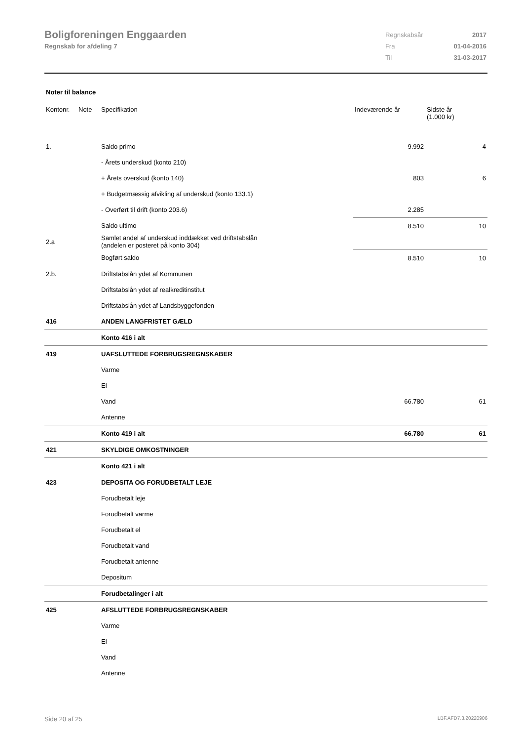Boligforeningen Enggaarden
Regnskab for afdeling 7
| Regnskabsår | 2017 |
| Fra | 01-04-2016 |
| Til | 31-03-2017 |
Noter til balance
| Kontonr. | Note | Specifikation | Indeværende år | Sidste år (1.000 kr) |
| --- | --- | --- | --- | --- |
| 1. | | Saldo primo | 9.992 | 4 |
| | | - Årets underskud (konto 210) | | |
| | | + Årets overskud (konto 140) | 803 | 6 |
| | | + Budgetmæssig afvikling af underskud (konto 133.1) | | |
| | | - Overført til drift (konto 203.6) | 2.285 | |
| | | Saldo ultimo | 8.510 | 10 |
| 2.a | | Samlet andel af underskud inddækket ved driftstabslån (andelen er posteret på konto 304) | | |
| | | Bogført saldo | 8.510 | 10 |
| 2.b. | | Driftstabslån ydet af Kommunen | | |
| | | Driftstabslån ydet af realkreditinstitut | | |
| | | Driftstabslån ydet af Landsbyggefonden | | |
| 416 | | ANDEN LANGFRISTET GÆLD | | |
| | | Konto 416 i alt | | |
| 419 | | UAFSLUTTEDE FORBRUGSREGNSKABER | | |
| | | Varme | | |
| | | El | | |
| | | Vand | 66.780 | 61 |
| | | Antenne | | |
| | | Konto 419 i alt | 66.780 | 61 |
| 421 | | SKYLDIGE OMKOSTNINGER | | |
| | | Konto 421 i alt | | |
| 423 | | DEPOSITA OG FORUDBETALT LEJE | | |
| | | Forudbetalt leje | | |
| | | Forudbetalt varme | | |
| | | Forudbetalt el | | |
| | | Forudbetalt vand | | |
| | | Forudbetalt antenne | | |
| | | Depositum | | |
| | | Forudbetalinger i alt | | |
| 425 | | AFSLUTTEDE FORBRUGSREGNSKABER | | |
| | | Varme | | |
| | | El | | |
| | | Vand | | |
| | | Antenne | | |
Side 20 af 25 LBF.AFD7.3.20220906